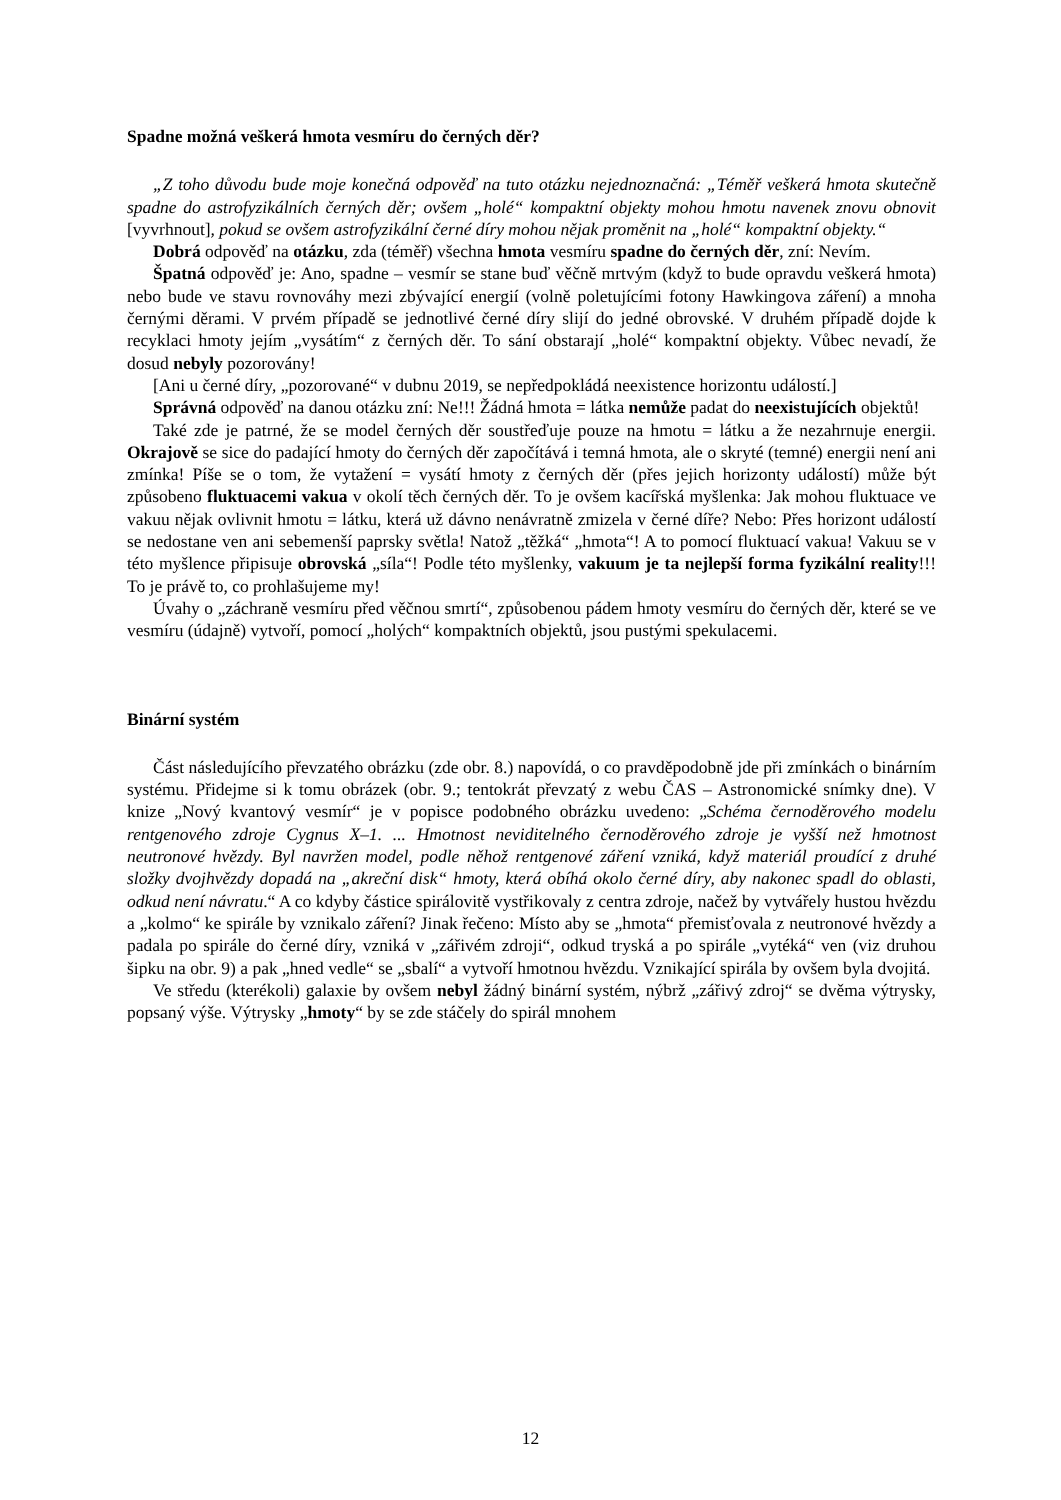Spadne možná veškerá hmota vesmíru do černých děr?
„Z toho důvodu bude moje konečná odpověď na tuto otázku nejednoznačná: „Téměř veškerá hmota skutečně spadne do astrofyzikálních černých děr; ovšem „holé“ kompaktní objekty mohou hmotu navenek znovu obnovit [vyvrhnout], pokud se ovšem astrofyzikální černé díry mohou nějak proměnit na „holé“ kompaktní objekty.“
Dobrá odpověď na otázku, zda (téměř) všechna hmota vesmíru spadne do černých děr, zní: Nevím.
Špatná odpověď je: Ano, spadne – vesmír se stane buď věčně mrtvým (když to bude opravdu veškerá hmota) nebo bude ve stavu rovnováhy mezi zbývající energií (volně poletujícími fotony Hawkingova záření) a mnoha černými děrami. V prvém případě se jednotlivé černé díry slijí do jedné obrovské. V druhém případě dojde k recyklaci hmoty jejím „vysátím“ z černých děr. To sání obstarají „holé“ kompaktní objekty. Vůbec nevadí, že dosud nebyly pozorovány!
[Ani u černé díry, „pozorované“ v dubnu 2019, se nepředpokládá neexistence horizontu událostí.]
Správná odpověď na danou otázku zní: Ne!!! Žádná hmota = látka nemůže padat do neexistujících objektů!
Také zde je patrné, že se model černých děr soustřeďuje pouze na hmotu = látku a že nezahrnuje energii. Okrajově se sice do padající hmoty do černých děr započítává i temná hmota, ale o skryté (temné) energii není ani zmínka! Píše se o tom, že vytažení = vysátí hmoty z černých děr (přes jejich horizonty událostí) může být způsobeno fluktuacemi vakua v okolí těch černých děr. To je ovšem kacířská myšlenka: Jak mohou fluktuace ve vakuu nějak ovlivnit hmotu = látku, která už dávno nenávratně zmizela v černé díře? Nebo: Přes horizont událostí se nedostane ven ani sebemenší paprsky světla! Natož „těžká“ „hmota“! A to pomocí fluktuací vakua! Vakuu se v této myšlence připisuje obrovská „síla“! Podle této myšlenky, vakuum je ta nejlepší forma fyzikální reality!!! To je právě to, co prohlašujeme my!
Úvahy o „záchraně vesmíru před věčnou smrtí“, způsobenou pádem hmoty vesmíru do černých děr, které se ve vesmíru (údajně) vytvoří, pomocí „holých“ kompaktních objektů, jsou pustými spekulacemi.
Binární systém
Část následujícího převzatého obrázku (zde obr. 8.) napovídá, o co pravděpodobně jde při zmínkách o binárním systému. Přidejme si k tomu obrázek (obr. 9.; tentokrát převzatý z webu ČAS – Astronomické snímky dne). V knize „Nový kvantový vesmír“ je v popisce podobného obrázku uvedeno: „Schéma černoděrového modelu rentgenového zdroje Cygnus X–1. ... Hmotnost neviditelného černoděrového zdroje je vyšší než hmotnost neutronové hvězdy. Byl navržen model, podle něhož rentgenové záření vzniká, když materiál proudící z druhé složky dvojhvězdy dopadá na „akreční disk“ hmoty, která obíhá okolo černé díry, aby nakonec spadl do oblasti, odkud není návratu.“ A co kdyby částice spirálovitě vystřikovaly z centra zdroje, načež by vytvářely hustou hvězdu a „kolmo“ ke spirále by vznikalo záření? Jinak řečeno: Místo aby se „hmota“ přemisťovala z neutronové hvězdy a padala po spirále do černé díry, vzniká v „zářivém zdroji“, odkud tryská a po spirále „vytéká“ ven (viz druhou šipku na obr. 9) a pak „hned vedle“ se „sbalí“ a vytvoří hmotnou hvězdu. Vznikající spirála by ovšem byla dvojitá.
Ve středu (kterékoli) galaxie by ovšem nebyl žádný binární systém, nýbrž „zářivý zdroj“ se dvěma výtrysky, popsaný výše. Výtrysky „hmoty“ by se zde stáčely do spirál mnohem
12